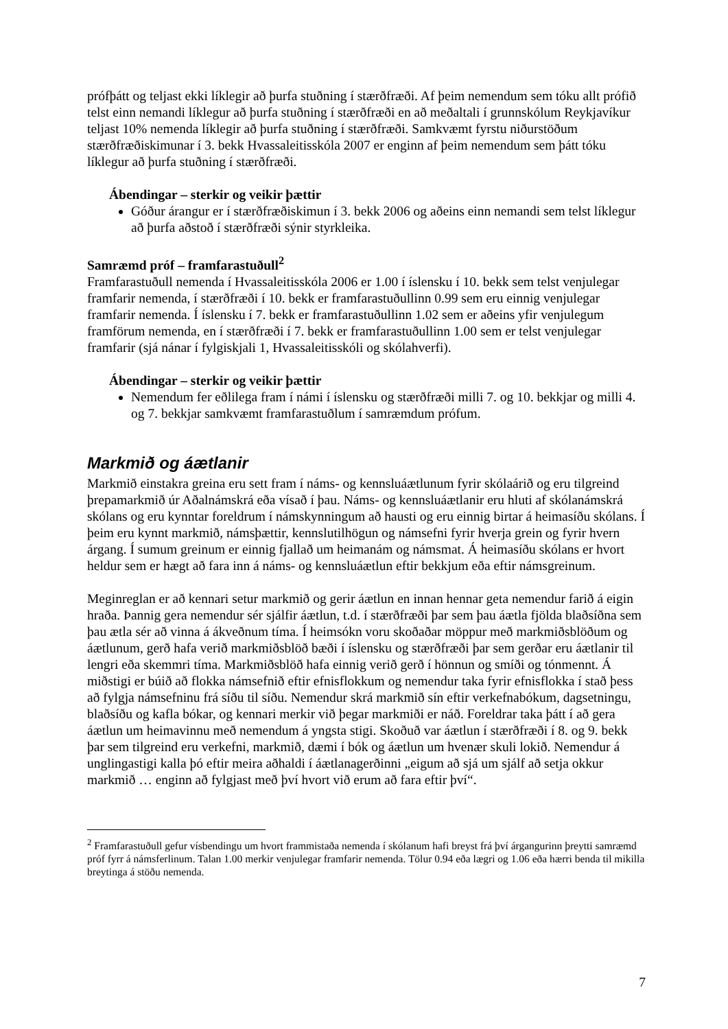prófþátt og teljast ekki líklegir að þurfa stuðning í stærðfræði. Af þeim nemendum sem tóku allt prófið telst einn nemandi líklegur að þurfa stuðning í stærðfræði en að meðaltali í grunnskólum Reykjavíkur teljast 10% nemenda líklegir að þurfa stuðning í stærðfræði. Samkvæmt fyrstu niðurstöðum stærðfræðiskimunar í 3. bekk Hvassaleitisskóla 2007 er enginn af þeim nemendum sem þátt tóku líklegur að þurfa stuðning í stærðfræði.
Ábendingar – sterkir og veikir þættir
Góður árangur er í stærðfræðiskimun í 3. bekk 2006 og aðeins einn nemandi sem telst líklegur að þurfa aðstoð í stærðfræði sýnir styrkleika.
Samræmd próf – framfarastuðull<sup>2</sup>
Framfarastuðull nemenda í Hvassaleitisskóla 2006 er 1.00 í íslensku í 10. bekk sem telst venjulegar framfarir nemenda, í stærðfræði í 10. bekk er framfarastuðullinn 0.99 sem eru einnig venjulegar framfarir nemenda. Í íslensku í 7. bekk er framfarastuðullinn 1.02 sem er aðeins yfir venjulegum framförum nemenda, en í stærðfræði í 7. bekk er framfarastuðullinn 1.00 sem er telst venjulegar framfarir (sjá nánar í fylgiskjali 1, Hvassaleitisskóli og skólahverfi).
Ábendingar – sterkir og veikir þættir
Nemendum fer eðlilega fram í námi í íslensku og stærðfræði milli 7. og 10. bekkjar og milli 4. og 7. bekkjar samkvæmt framfarastuðlum í samræmdum prófum.
Markmið og áætlanir
Markmið einstakra greina eru sett fram í náms- og kennsluáætlunum fyrir skólaárið og eru tilgreind þrepamarkmið úr Aðalnámskrá eða vísað í þau. Náms- og kennsluáætlanir eru hluti af skólanámskrá skólans og eru kynntar foreldrum í námskynningum að hausti og eru einnig birtar á heimasíðu skólans. Í þeim eru kynnt markmið, námsþættir, kennslutilhögun og námsefni fyrir hverja grein og fyrir hvern árgang. Í sumum greinum er einnig fjallað um heimanám og námsmat. Á heimasíðu skólans er hvort heldur sem er hægt að fara inn á náms- og kennsluáætlun eftir bekkjum eða eftir námsgreinum.
Meginreglan er að kennari setur markmið og gerir áætlun en innan hennar geta nemendur farið á eigin hraða. Þannig gera nemendur sér sjálfir áætlun, t.d. í stærðfræði þar sem þau áætla fjölda blaðsíðna sem þau ætla sér að vinna á ákveðnum tíma. Í heimsókn voru skoðaðar möppur með markmiðsblöðum og áætlunum, gerð hafa verið markmiðsblöð bæði í íslensku og stærðfræði þar sem gerðar eru áætlanir til lengri eða skemmri tíma. Markmiðsblöð hafa einnig verið gerð í hönnun og smíði og tónmennt. Á miðstigi er búið að flokka námsefnið eftir efnisflokkum og nemendur taka fyrir efnisflokka í stað þess að fylgja námsefninu frá síðu til síðu. Nemendur skrá markmið sín eftir verkefnabókum, dagsetningu, blaðsíðu og kafla bókar, og kennari merkir við þegar markmiði er náð. Foreldrar taka þátt í að gera áætlun um heimavinnu með nemendum á yngsta stigi. Skoðuð var áætlun í stærðfræði í 8. og 9. bekk þar sem tilgreind eru verkefni, markmið, dæmi í bók og áætlun um hvenær skuli lokið. Nemendur á unglingastigi kalla þó eftir meira aðhaldi í áætlanagerðinni „eigum að sjá um sjálf að setja okkur markmið … enginn að fylgjast með því hvort við erum að fara eftir því“.
<sup>2</sup> Framfarastuðull gefur vísbendingu um hvort frammistaða nemenda í skólanum hafi breyst frá því árgangurinn þreytti samræmd próf fyrr á námsferlinum. Talan 1.00 merkir venjulegar framfarir nemenda. Tölur 0.94 eða lægri og 1.06 eða hærri benda til mikilla breytinga á stöðu nemenda.
7